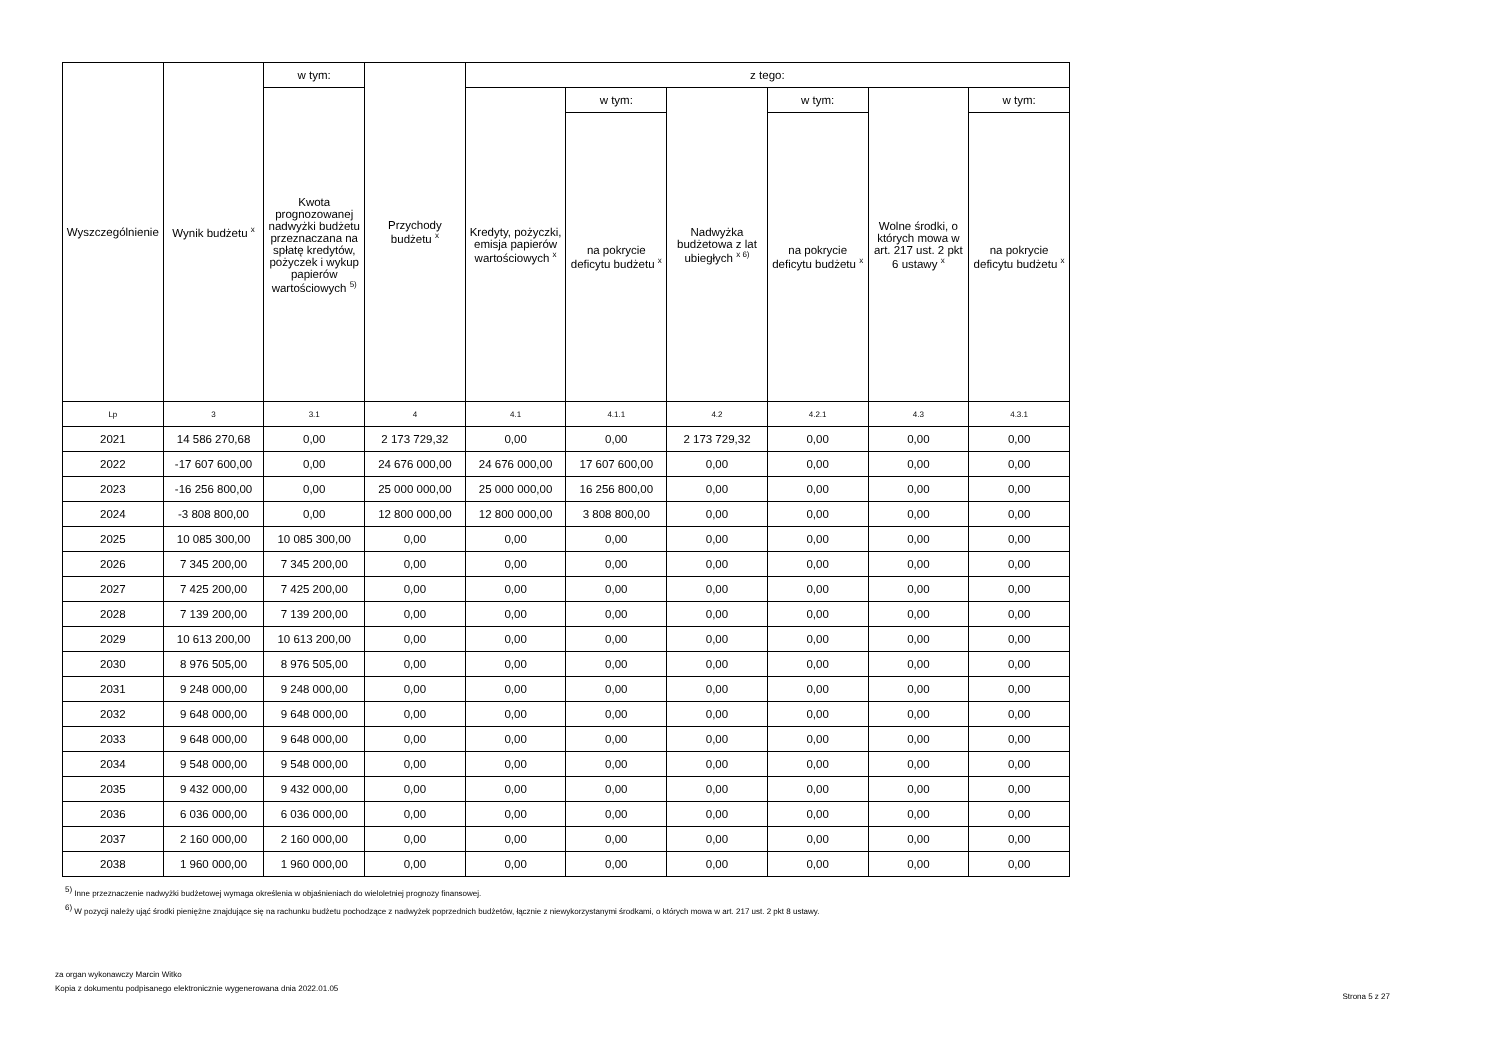| Wyszczególnienie | Wynik budżetu <sup>x</sup> | w tym: | Przychody budżetu <sup>x</sup> | z tego: | | | | | |
| --- | --- | --- | --- | --- | --- | --- | --- | --- | --- |
| | | Kwota prognozowanej nadwyżki budżetu przeznaczana na spłatę kredytów, pożyczek i wykup papierów wartościowych <sup>5)</sup> | | Kredyty, pożyczki, emisja papierów wartościowych <sup>x</sup> | w tym: | Nadwyżka budżetowa z lat ubiegłych <sup>x 6)</sup> | w tym: | Wolne środki, o których mowa w art. 217 ust. 2 pkt 6 ustawy <sup>x</sup> | w tym: |
| | | | | | na pokrycie deficytu budżetu <sup>x</sup> | | na pokrycie deficytu budżetu <sup>x</sup> | | na pokrycie deficytu budżetu <sup>x</sup> |
| Lp | 3 | 3.1 | 4 | 4.1 | 4.1.1 | 4.2 | 4.2.1 | 4.3 | 4.3.1 |
| 2021 | 14 586 270,68 | 0,00 | 2 173 729,32 | 0,00 | 0,00 | 2 173 729,32 | 0,00 | 0,00 | 0,00 |
| 2022 | -17 607 600,00 | 0,00 | 24 676 000,00 | 24 676 000,00 | 17 607 600,00 | 0,00 | 0,00 | 0,00 | 0,00 |
| 2023 | -16 256 800,00 | 0,00 | 25 000 000,00 | 25 000 000,00 | 16 256 800,00 | 0,00 | 0,00 | 0,00 | 0,00 |
| 2024 | -3 808 800,00 | 0,00 | 12 800 000,00 | 12 800 000,00 | 3 808 800,00 | 0,00 | 0,00 | 0,00 | 0,00 |
| 2025 | 10 085 300,00 | 10 085 300,00 | 0,00 | 0,00 | 0,00 | 0,00 | 0,00 | 0,00 | 0,00 |
| 2026 | 7 345 200,00 | 7 345 200,00 | 0,00 | 0,00 | 0,00 | 0,00 | 0,00 | 0,00 | 0,00 |
| 2027 | 7 425 200,00 | 7 425 200,00 | 0,00 | 0,00 | 0,00 | 0,00 | 0,00 | 0,00 | 0,00 |
| 2028 | 7 139 200,00 | 7 139 200,00 | 0,00 | 0,00 | 0,00 | 0,00 | 0,00 | 0,00 | 0,00 |
| 2029 | 10 613 200,00 | 10 613 200,00 | 0,00 | 0,00 | 0,00 | 0,00 | 0,00 | 0,00 | 0,00 |
| 2030 | 8 976 505,00 | 8 976 505,00 | 0,00 | 0,00 | 0,00 | 0,00 | 0,00 | 0,00 | 0,00 |
| 2031 | 9 248 000,00 | 9 248 000,00 | 0,00 | 0,00 | 0,00 | 0,00 | 0,00 | 0,00 | 0,00 |
| 2032 | 9 648 000,00 | 9 648 000,00 | 0,00 | 0,00 | 0,00 | 0,00 | 0,00 | 0,00 | 0,00 |
| 2033 | 9 648 000,00 | 9 648 000,00 | 0,00 | 0,00 | 0,00 | 0,00 | 0,00 | 0,00 | 0,00 |
| 2034 | 9 548 000,00 | 9 548 000,00 | 0,00 | 0,00 | 0,00 | 0,00 | 0,00 | 0,00 | 0,00 |
| 2035 | 9 432 000,00 | 9 432 000,00 | 0,00 | 0,00 | 0,00 | 0,00 | 0,00 | 0,00 | 0,00 |
| 2036 | 6 036 000,00 | 6 036 000,00 | 0,00 | 0,00 | 0,00 | 0,00 | 0,00 | 0,00 | 0,00 |
| 2037 | 2 160 000,00 | 2 160 000,00 | 0,00 | 0,00 | 0,00 | 0,00 | 0,00 | 0,00 | 0,00 |
| 2038 | 1 960 000,00 | 1 960 000,00 | 0,00 | 0,00 | 0,00 | 0,00 | 0,00 | 0,00 | 0,00 |
<sup>5)</sup> Inne przeznaczenie nadwyżki budżetowej wymaga określenia w objaśnieniach do wieloletniej prognozy finansowej.
<sup>6)</sup> W pozycji należy ująć środki pieniężne znajdujące się na rachunku budżetu pochodzące z nadwyżek poprzednich budżetów, łącznie z niewykorzystanymi środkami, o których mowa w art. 217 ust. 2 pkt 8 ustawy.
za organ wykonawczy Marcin Witko
Kopia z dokumentu podpisanego elektronicznie wygenerowana dnia 2022.01.05
Strona 5 z 27